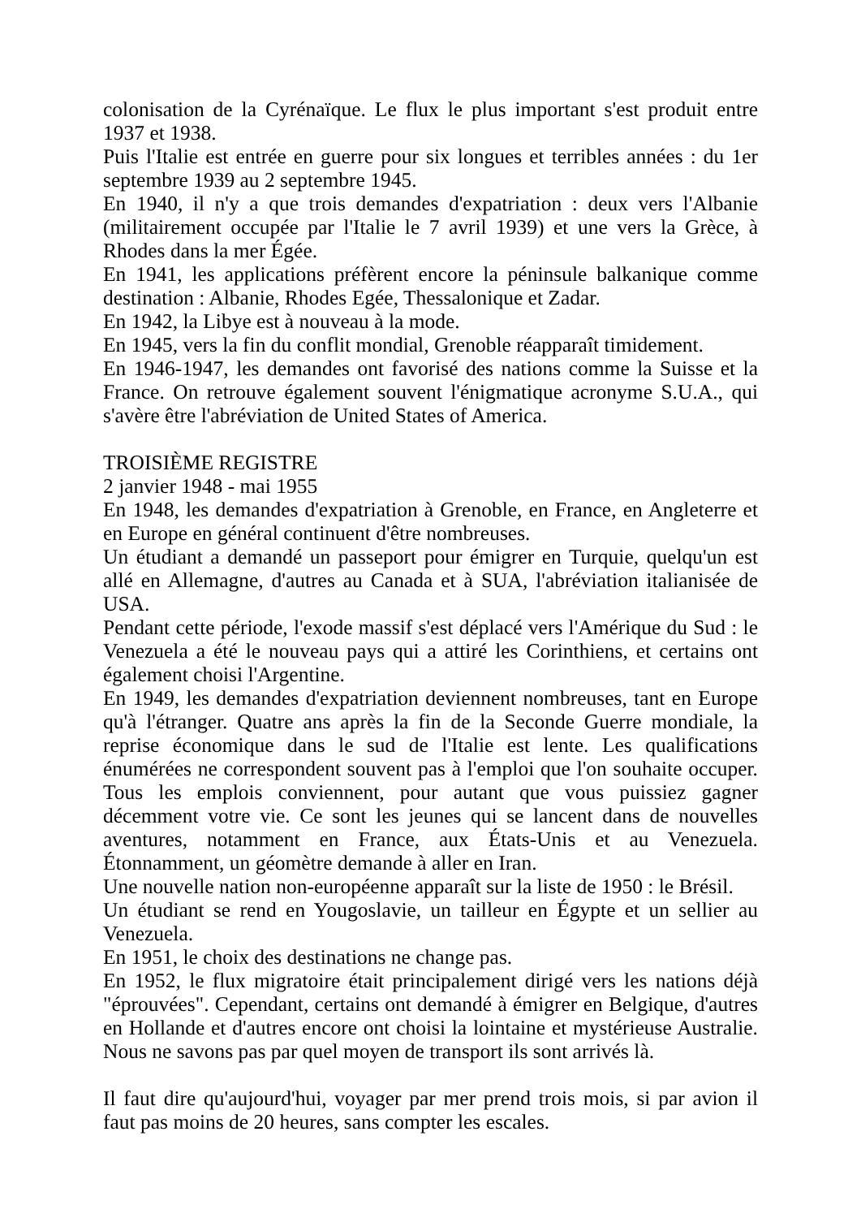colonisation de la Cyrénaïque. Le flux le plus important s'est produit entre 1937 et 1938.
Puis l'Italie est entrée en guerre pour six longues et terribles années : du 1er septembre 1939 au 2 septembre 1945.
En 1940, il n'y a que trois demandes d'expatriation : deux vers l'Albanie (militairement occupée par l'Italie le 7 avril 1939) et une vers la Grèce, à Rhodes dans la mer Égée.
En 1941, les applications préfèrent encore la péninsule balkanique comme destination : Albanie, Rhodes Egée, Thessalonique et Zadar.
En 1942, la Libye est à nouveau à la mode.
En 1945, vers la fin du conflit mondial, Grenoble réapparaît timidement.
En 1946-1947, les demandes ont favorisé des nations comme la Suisse et la France. On retrouve également souvent l'énigmatique acronyme S.U.A., qui s'avère être l'abréviation de United States of America.
TROISIÈME REGISTRE
2 janvier 1948 - mai 1955
En 1948, les demandes d'expatriation à Grenoble, en France, en Angleterre et en Europe en général continuent d'être nombreuses.
Un étudiant a demandé un passeport pour émigrer en Turquie, quelqu'un est allé en Allemagne, d'autres au Canada et à SUA, l'abréviation italianisée de USA.
Pendant cette période, l'exode massif s'est déplacé vers l'Amérique du Sud : le Venezuela a été le nouveau pays qui a attiré les Corinthiens, et certains ont également choisi l'Argentine.
En 1949, les demandes d'expatriation deviennent nombreuses, tant en Europe qu'à l'étranger. Quatre ans après la fin de la Seconde Guerre mondiale, la reprise économique dans le sud de l'Italie est lente. Les qualifications énumérées ne correspondent souvent pas à l'emploi que l'on souhaite occuper. Tous les emplois conviennent, pour autant que vous puissiez gagner décemment votre vie. Ce sont les jeunes qui se lancent dans de nouvelles aventures, notamment en France, aux États-Unis et au Venezuela. Étonnamment, un géomètre demande à aller en Iran.
Une nouvelle nation non-européenne apparaît sur la liste de 1950 : le Brésil.
Un étudiant se rend en Yougoslavie, un tailleur en Égypte et un sellier au Venezuela.
En 1951, le choix des destinations ne change pas.
En 1952, le flux migratoire était principalement dirigé vers les nations déjà "éprouvées". Cependant, certains ont demandé à émigrer en Belgique, d'autres en Hollande et d'autres encore ont choisi la lointaine et mystérieuse Australie. Nous ne savons pas par quel moyen de transport ils sont arrivés là.
Il faut dire qu'aujourd'hui, voyager par mer prend trois mois, si par avion il faut pas moins de 20 heures, sans compter les escales.